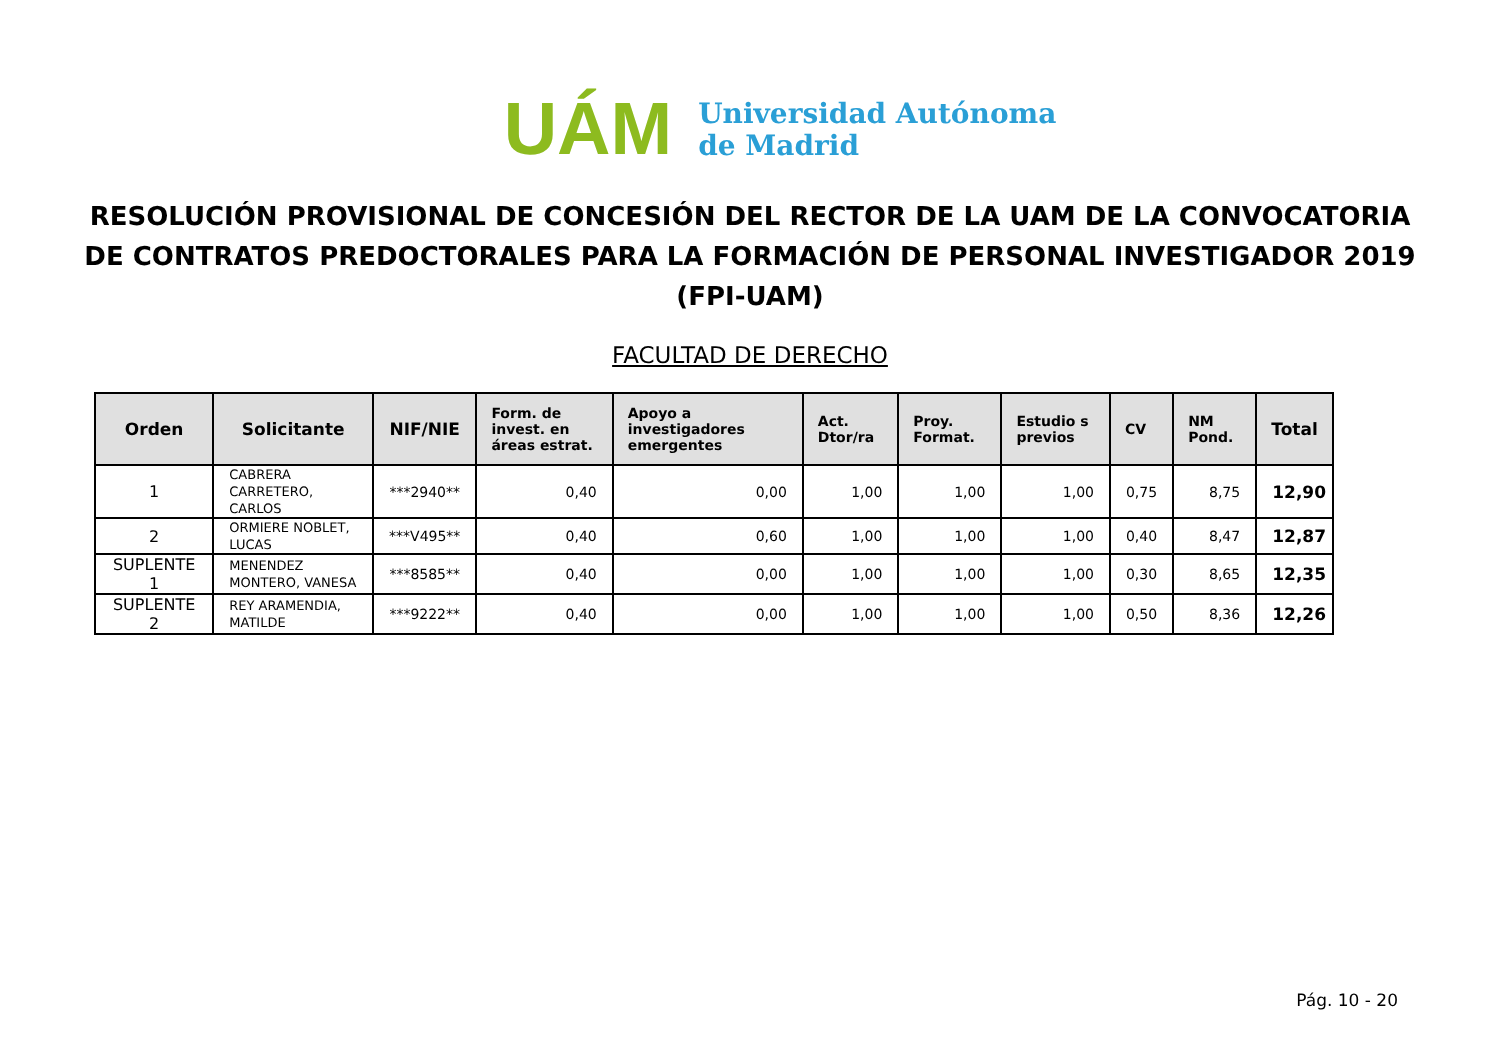UÁM
Universidad Autónoma
de Madrid
RESOLUCIÓN PROVISIONAL DE CONCESIÓN DEL RECTOR DE LA UAM DE LA CONVOCATORIA DE CONTRATOS PREDOCTORALES PARA LA FORMACIÓN DE PERSONAL INVESTIGADOR 2019 (FPI-UAM)
FACULTAD DE DERECHO
| Orden | Solicitante | NIF/NIE | Form. de invest. en áreas estrat. | Apoyo a investigadores emergentes | Act. Dtor/ra | Proy. Format. | Estudio s previos | CV | NM Pond. | Total |
| --- | --- | --- | --- | --- | --- | --- | --- | --- | --- | --- |
| 1 | CABRERA CARRETERO, CARLOS | ***2940** | 0,40 | 0,00 | 1,00 | 1,00 | 1,00 | 0,75 | 8,75 | 12,90 |
| 2 | ORMIERE NOBLET, LUCAS | ***V495** | 0,40 | 0,60 | 1,00 | 1,00 | 1,00 | 0,40 | 8,47 | 12,87 |
| SUPLENTE 1 | MENENDEZ MONTERO, VANESA | ***8585** | 0,40 | 0,00 | 1,00 | 1,00 | 1,00 | 0,30 | 8,65 | 12,35 |
| SUPLENTE 2 | REY ARAMENDIA, MATILDE | ***9222** | 0,40 | 0,00 | 1,00 | 1,00 | 1,00 | 0,50 | 8,36 | 12,26 |
Pág. 10 - 20